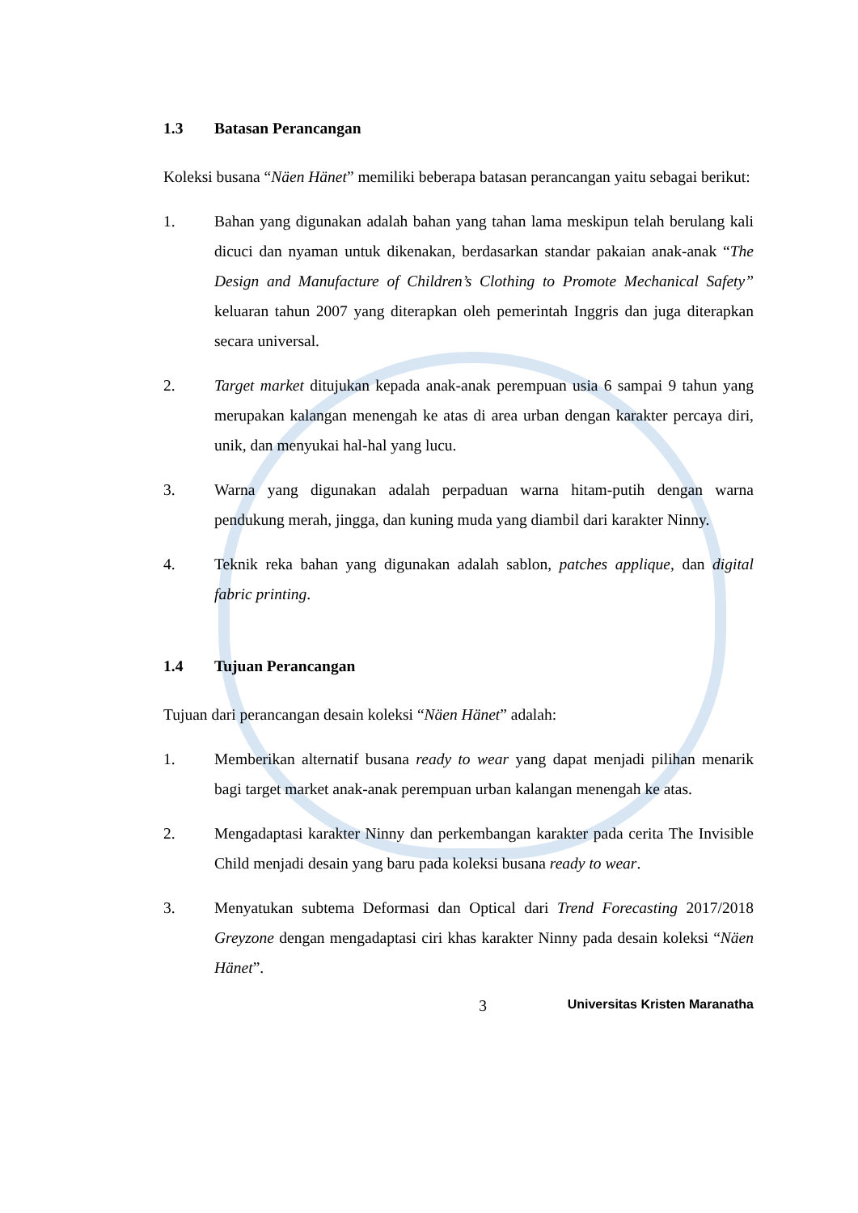1.3 Batasan Perancangan
Koleksi busana “Näen Hänet” memiliki beberapa batasan perancangan yaitu sebagai berikut:
1. Bahan yang digunakan adalah bahan yang tahan lama meskipun telah berulang kali dicuci dan nyaman untuk dikenakan, berdasarkan standar pakaian anak-anak “The Design and Manufacture of Children’s Clothing to Promote Mechanical Safety” keluaran tahun 2007 yang diterapkan oleh pemerintah Inggris dan juga diterapkan secara universal.
2. Target market ditujukan kepada anak-anak perempuan usia 6 sampai 9 tahun yang merupakan kalangan menengah ke atas di area urban dengan karakter percaya diri, unik, dan menyukai hal-hal yang lucu.
3. Warna yang digunakan adalah perpaduan warna hitam-putih dengan warna pendukung merah, jingga, dan kuning muda yang diambil dari karakter Ninny.
4. Teknik reka bahan yang digunakan adalah sablon, patches applique, dan digital fabric printing.
1.4 Tujuan Perancangan
Tujuan dari perancangan desain koleksi “Näen Hänet” adalah:
1. Memberikan alternatif busana ready to wear yang dapat menjadi pilihan menarik bagi target market anak-anak perempuan urban kalangan menengah ke atas.
2. Mengadaptasi karakter Ninny dan perkembangan karakter pada cerita The Invisible Child menjadi desain yang baru pada koleksi busana ready to wear.
3. Menyatukan subtema Deformasi dan Optical dari Trend Forecasting 2017/2018 Greyzone dengan mengadaptasi ciri khas karakter Ninny pada desain koleksi “Näen Hänet”.
3
Universitas Kristen Maranatha